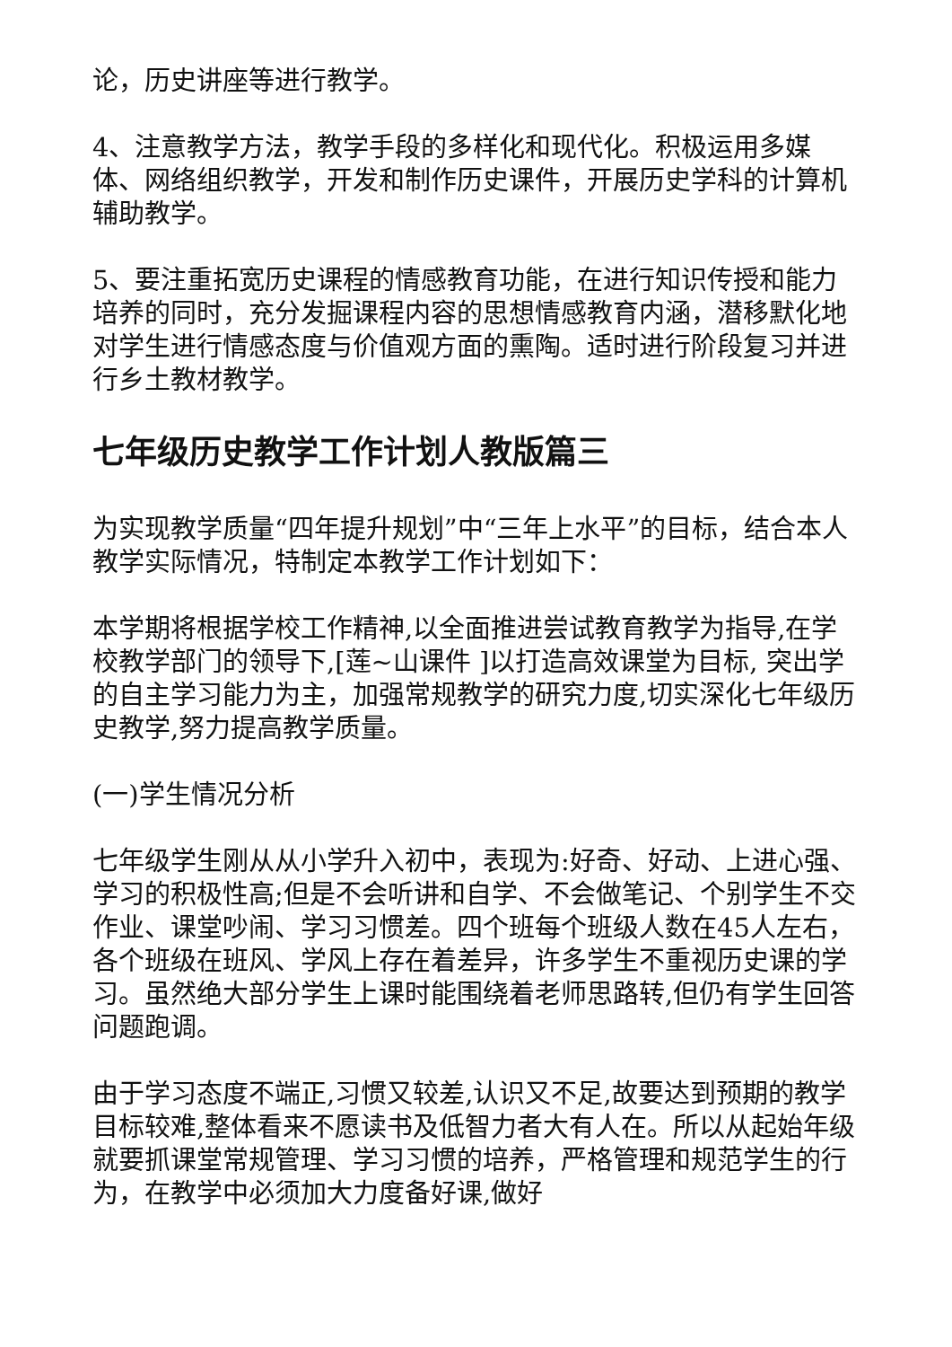论，历史讲座等进行教学。
4、注意教学方法，教学手段的多样化和现代化。积极运用多媒体、网络组织教学，开发和制作历史课件，开展历史学科的计算机辅助教学。
5、要注重拓宽历史课程的情感教育功能，在进行知识传授和能力培养的同时，充分发掘课程内容的思想情感教育内涵，潜移默化地对学生进行情感态度与价值观方面的熏陶。适时进行阶段复习并进行乡土教材教学。
七年级历史教学工作计划人教版篇三
为实现教学质量“四年提升规划”中“三年上水平”的目标，结合本人教学实际情况，特制定本教学工作计划如下：
本学期将根据学校工作精神,以全面推进尝试教育教学为指导,在学校教学部门的领导下,[莲~山课件 ]以打造高效课堂为目标, 突出学的自主学习能力为主，加强常规教学的研究力度,切实深化七年级历史教学,努力提高教学质量。
(一)学生情况分析
七年级学生刚从从小学升入初中，表现为:好奇、好动、上进心强、学习的积极性高;但是不会听讲和自学、不会做笔记、个别学生不交作业、课堂吵闹、学习习惯差。四个班每个班级人数在45人左右，各个班级在班风、学风上存在着差异，许多学生不重视历史课的学习。虽然绝大部分学生上课时能围绕着老师思路转,但仍有学生回答问题跑调。
由于学习态度不端正,习惯又较差,认识又不足,故要达到预期的教学目标较难,整体看来不愿读书及低智力者大有人在。所以从起始年级就要抓课堂常规管理、学习习惯的培养，严格管理和规范学生的行为，在教学中必须加大力度备好课,做好